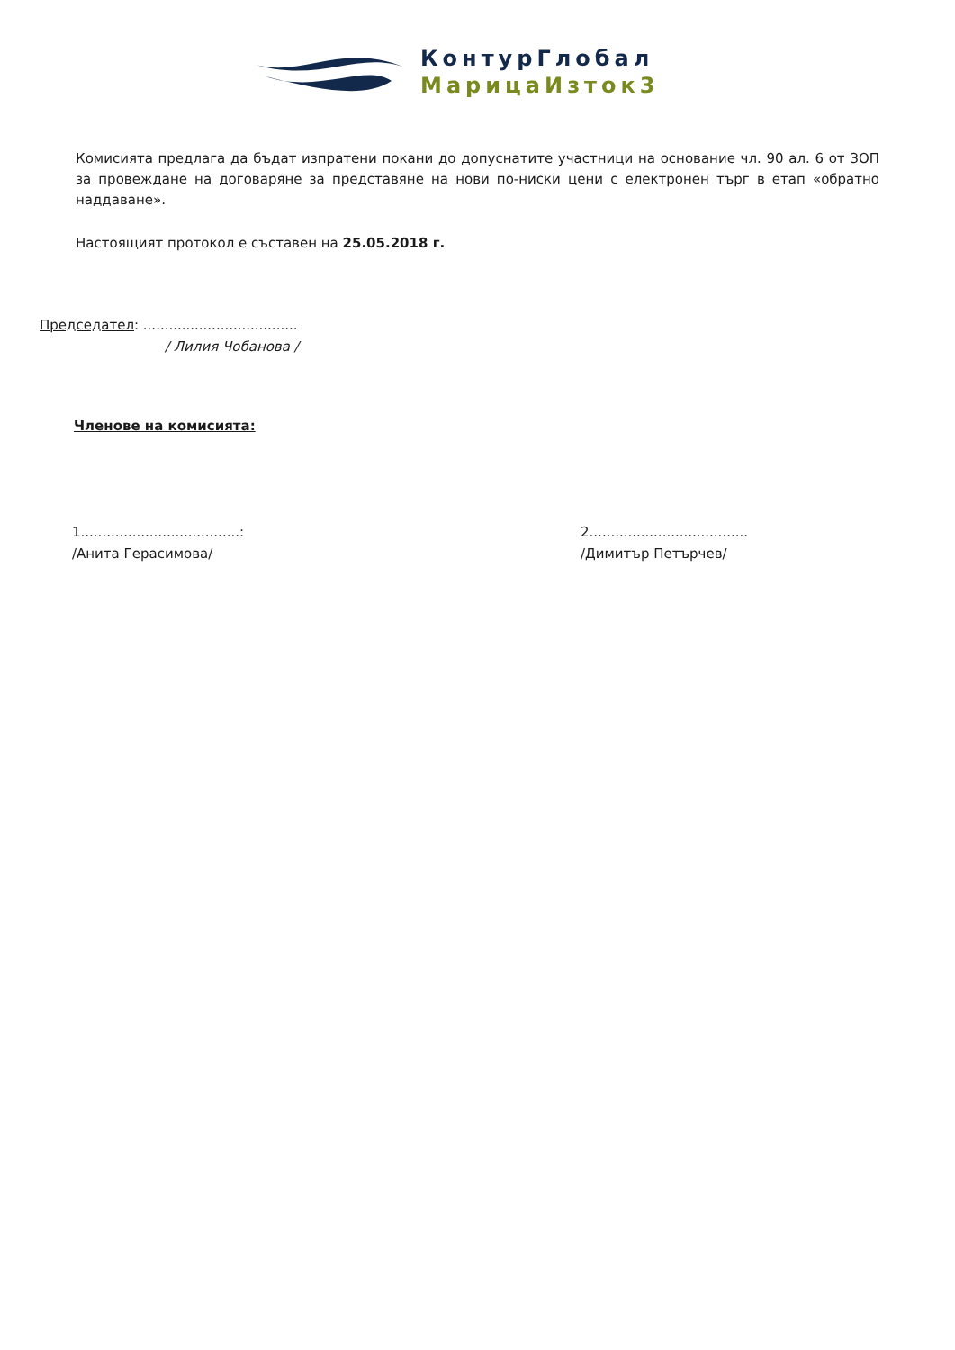КонтурГлобал
МарицаИзток3
Комисията предлага да бъдат изпратени покани до допуснатите участници на основание чл. 90 ал. 6 от ЗОП за провеждане на договаряне за представяне на нови по-ниски цени с електронен търг в етап «обратно наддаване».
Настоящият протокол е съставен на 25.05.2018 г.
Председател: ....................................
/ Лилия Чобанова /
Членове на комисията:
1.....................................:
/Анита Герасимова/
2.....................................
/Димитър Петърчев/